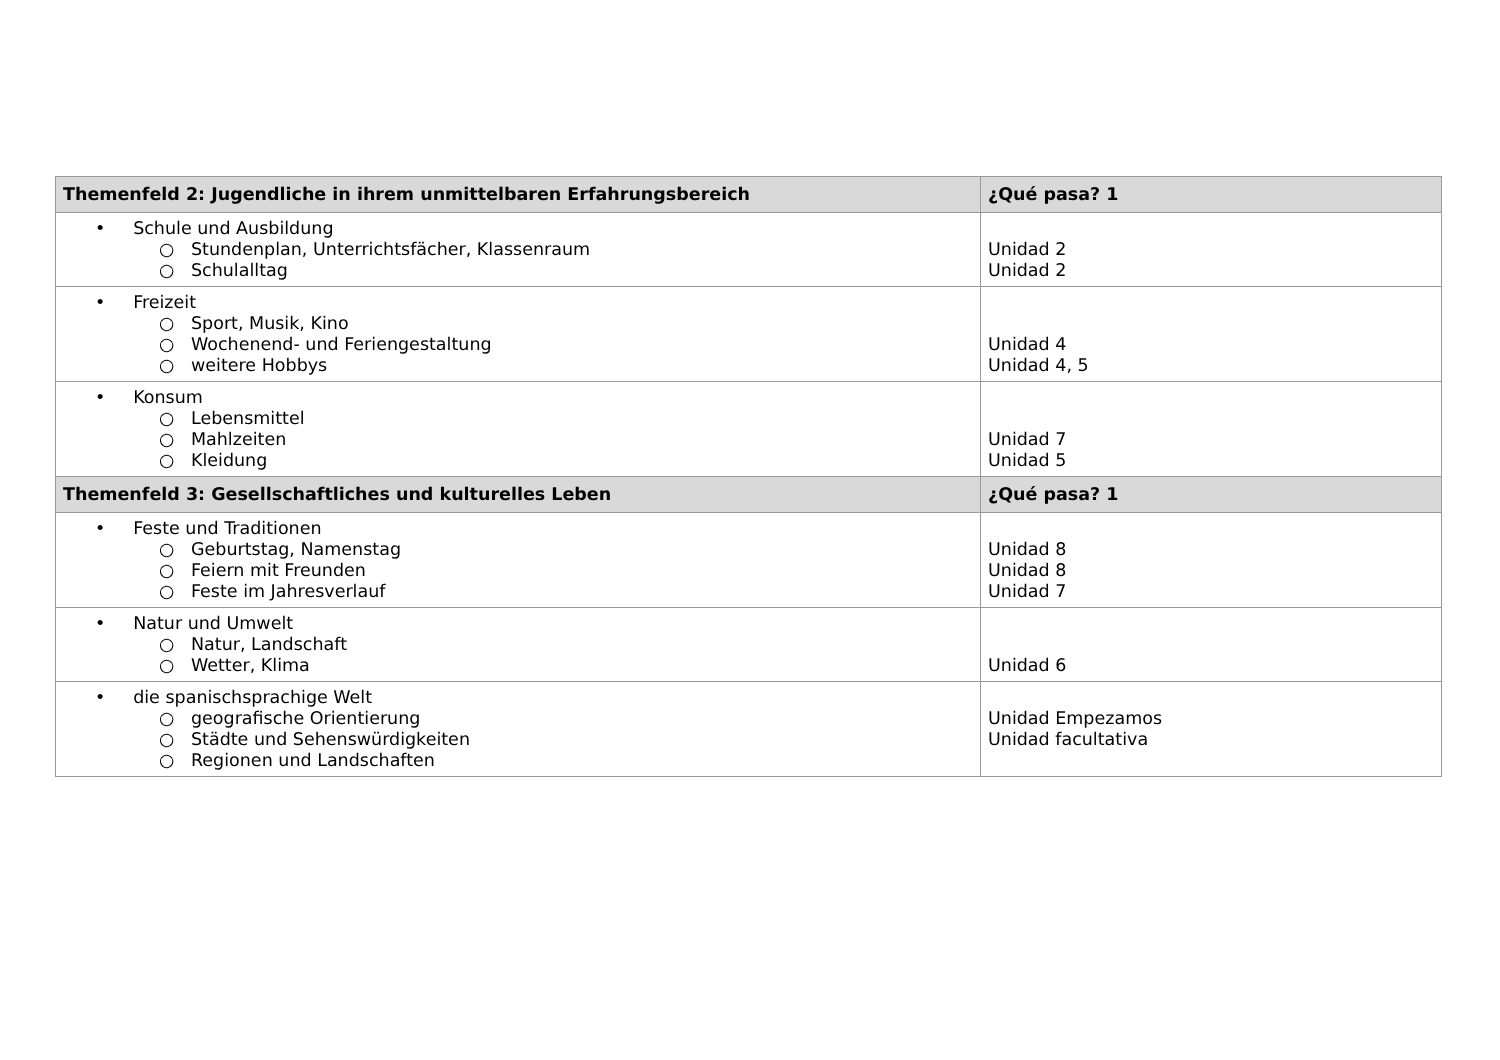| Themenfeld 2: Jugendliche in ihrem unmittelbaren Erfahrungsbereich | ¿Qué pasa? 1 |
| --- | --- |
| • Schule und Ausbildung ○ Stundenplan, Unterrichtsfächer, Klassenraum ○ Schulalltag | Unidad 2 Unidad 2 |
| • Freizeit ○ Sport, Musik, Kino ○ Wochenend- und Feriengestaltung ○ weitere Hobbys | Unidad 4 Unidad 4, 5 |
| • Konsum ○ Lebensmittel ○ Mahlzeiten ○ Kleidung | Unidad 7 Unidad 5 |
| Themenfeld 3: Gesellschaftliches und kulturelles Leben | ¿Qué pasa? 1 |
| • Feste und Traditionen ○ Geburtstag, Namenstag ○ Feiern mit Freunden ○ Feste im Jahresverlauf | Unidad 8 Unidad 8 Unidad 7 |
| • Natur und Umwelt ○ Natur, Landschaft ○ Wetter, Klima | Unidad 6 |
| • die spanischsprachige Welt ○ geografische Orientierung ○ Städte und Sehenswürdigkeiten ○ Regionen und Landschaften | Unidad Empezamos Unidad facultativa |